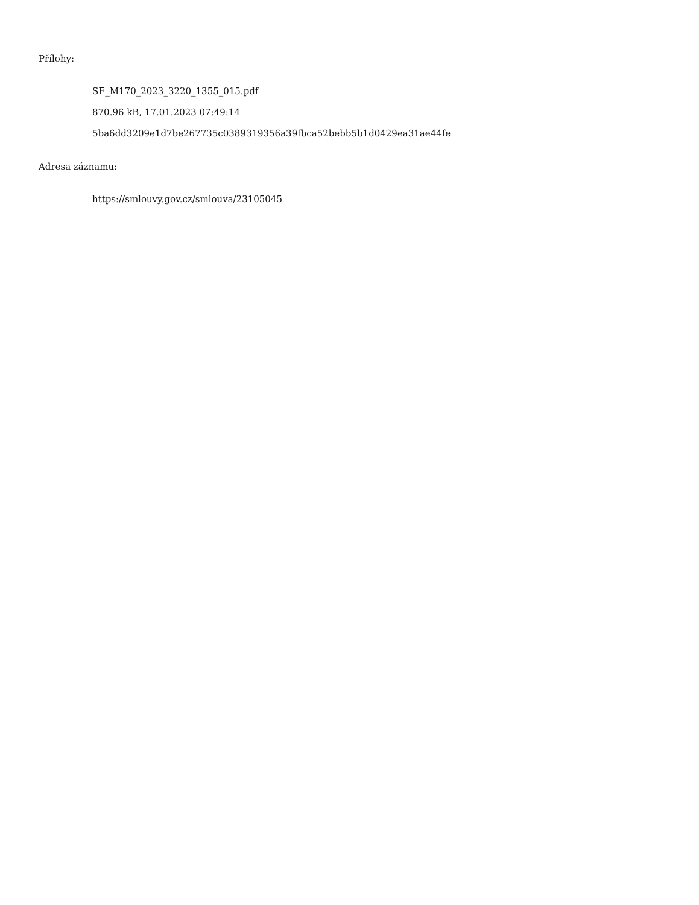Přílohy:
SE_M170_2023_3220_1355_015.pdf
870.96 kB, 17.01.2023 07:49:14
5ba6dd3209e1d7be267735c0389319356a39fbca52bebb5b1d0429ea31ae44fe
Adresa záznamu:
https://smlouvy.gov.cz/smlouva/23105045